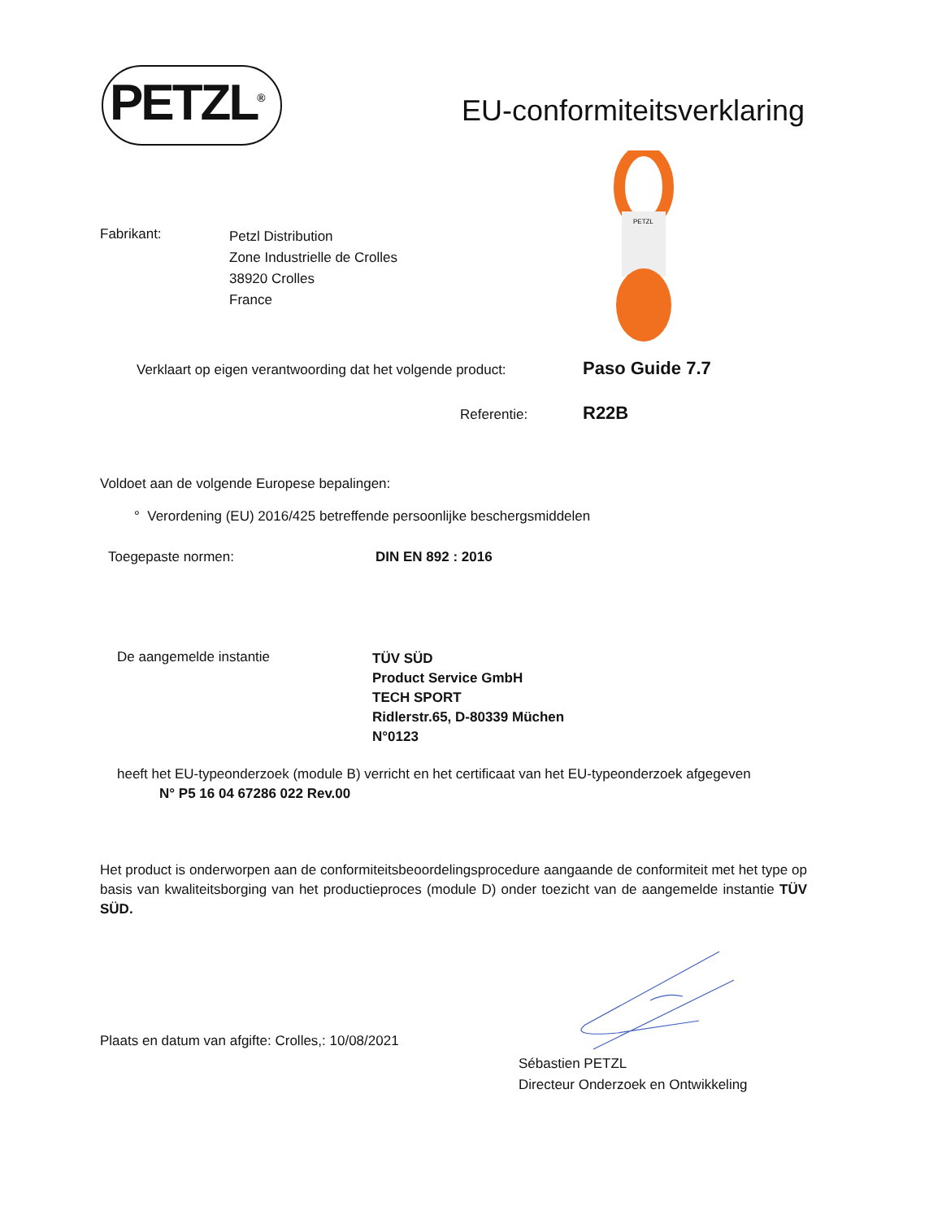PETZL<sup>®</sup> EU-conformiteitsverklaring
PETZL
Fabrikant:
Petzl Distribution
Zone Industrielle de Crolles
38920 Crolles
France
Verklaart op eigen verantwoording dat het volgende product:
Paso Guide 7.7
Referentie: R22B
Voldoet aan de volgende Europese bepalingen:
° Verordening (EU) 2016/425 betreffende persoonlijke beschergsmiddelen
Toegepaste normen: DIN EN 892 : 2016
De aangemelde instantie
TÜV SÜD
Product Service GmbH
TECH SPORT
Ridlerstr.65, D-80339 Müchen
N°0123
heeft het EU-typeonderzoek (module B) verricht en het certificaat van het EU-typeonderzoek afgegeven
N° P5 16 04 67286 022 Rev.00
Het product is onderworpen aan de conformiteitsbeoordelingsprocedure aangaande de conformiteit met het type op basis van kwaliteitsborging van het productieproces (module D) onder toezicht van de aangemelde instantie TÜV SÜD.
Plaats en datum van afgifte: Crolles,: 10/08/2021
Sébastien PETZL
Directeur Onderzoek en Ontwikkeling